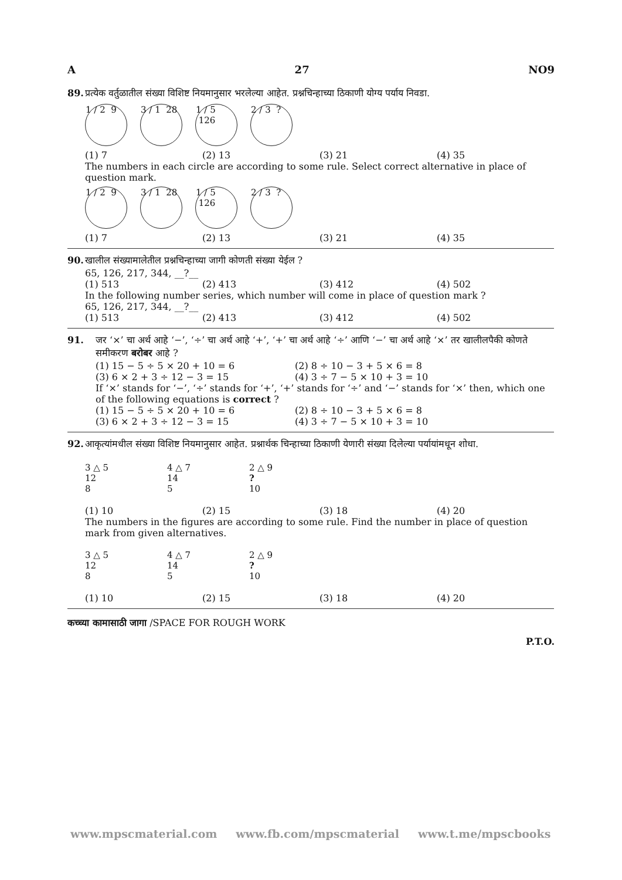A 27 NO9
89. प्रत्येक वर्तुळातील संख्या विशिष्ट नियमानुसार भरलेल्या आहेत. प्रश्नचिन्हाच्या ठिकाणी योग्य पर्याय निवडा.
1 / 2 9
3 / 1 28
1 / 5 126
2 / 3 ?
(1) 7 (2) 13 (3) 21 (4) 35
The numbers in each circle are according to some rule. Select correct alternative in place of question mark.
1 / 2 9
3 / 1 28
1 / 5 126
2 / 3 ?
(1) 7 (2) 13 (3) 21 (4) 35
90. खालील संख्यामालेतील प्रश्नचिन्हाच्या जागी कोणती संख्या येईल ?
65, 126, 217, 344, __?__
(1) 513 (2) 413 (3) 412 (4) 502
In the following number series, which number will come in place of question mark ?
65, 126, 217, 344, __?__
(1) 513 (2) 413 (3) 412 (4) 502
91. जर ‘×’ चा अर्थ आहे ‘−’, ‘÷’ चा अर्थ आहे ‘+’, ‘+’ चा अर्थ आहे ‘÷’ आणि ‘−’ चा अर्थ आहे ‘×’ तर खालीलपैकी कोणते समीकरण बरोबर आहे ?
(1) 15 − 5 ÷ 5 × 20 + 10 = 6 (2) 8 ÷ 10 − 3 + 5 × 6 = 8
(3) 6 × 2 + 3 ÷ 12 − 3 = 15 (4) 3 ÷ 7 − 5 × 10 + 3 = 10
If ‘×’ stands for ‘−’, ‘÷’ stands for ‘+’, ‘+’ stands for ‘÷’ and ‘−’ stands for ‘×’ then, which one of the following equations is correct ?
(1) 15 − 5 ÷ 5 × 20 + 10 = 6 (2) 8 ÷ 10 − 3 + 5 × 6 = 8
(3) 6 × 2 + 3 ÷ 12 − 3 = 15 (4) 3 ÷ 7 − 5 × 10 + 3 = 10
92. आकृत्यांमधील संख्या विशिष्ट नियमानुसार आहेत. प्रश्नार्थक चिन्हाच्या ठिकाणी येणारी संख्या दिलेल्या पर्यायांमधून शोधा.
3 △ 5
12
8
4 △ 7
14
5
2 △ 9
?
10
(1) 10 (2) 15 (3) 18 (4) 20
The numbers in the figures are according to some rule. Find the number in place of question mark from given alternatives.
3 △ 5
12
8
4 △ 7
14
5
2 △ 9
?
10
(1) 10 (2) 15 (3) 18 (4) 20
कच्च्या कामासाठी जागा /SPACE FOR ROUGH WORK
P.T.O.
www.mpscmaterial.com www.fb.com/mpscmaterial www.t.me/mpscbooks